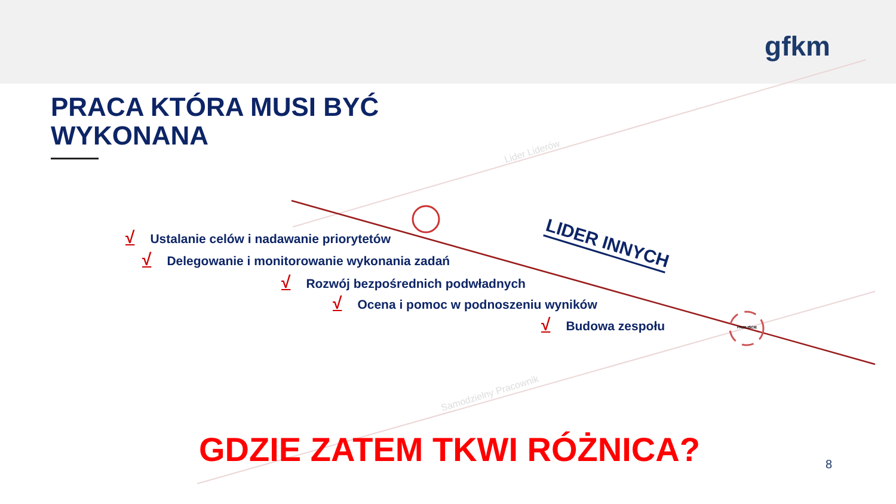gfkm
PRACA KTÓRA MUSI BYĆ
WYKONANA
Lider Liderów
Samodzielny Pracownik
LIDER INNYCH
√ Ustalanie celów i nadawanie priorytetów
√ Delegowanie i monitorowanie wykonania zadań
√ Rozwój bezpośrednich podwładnych
√ Ocena i pomoc w podnoszeniu wyników
√ Budowa zespołu PRZEJŚCIE
GDZIE ZATEM TKWI RÓŻNICA? 8